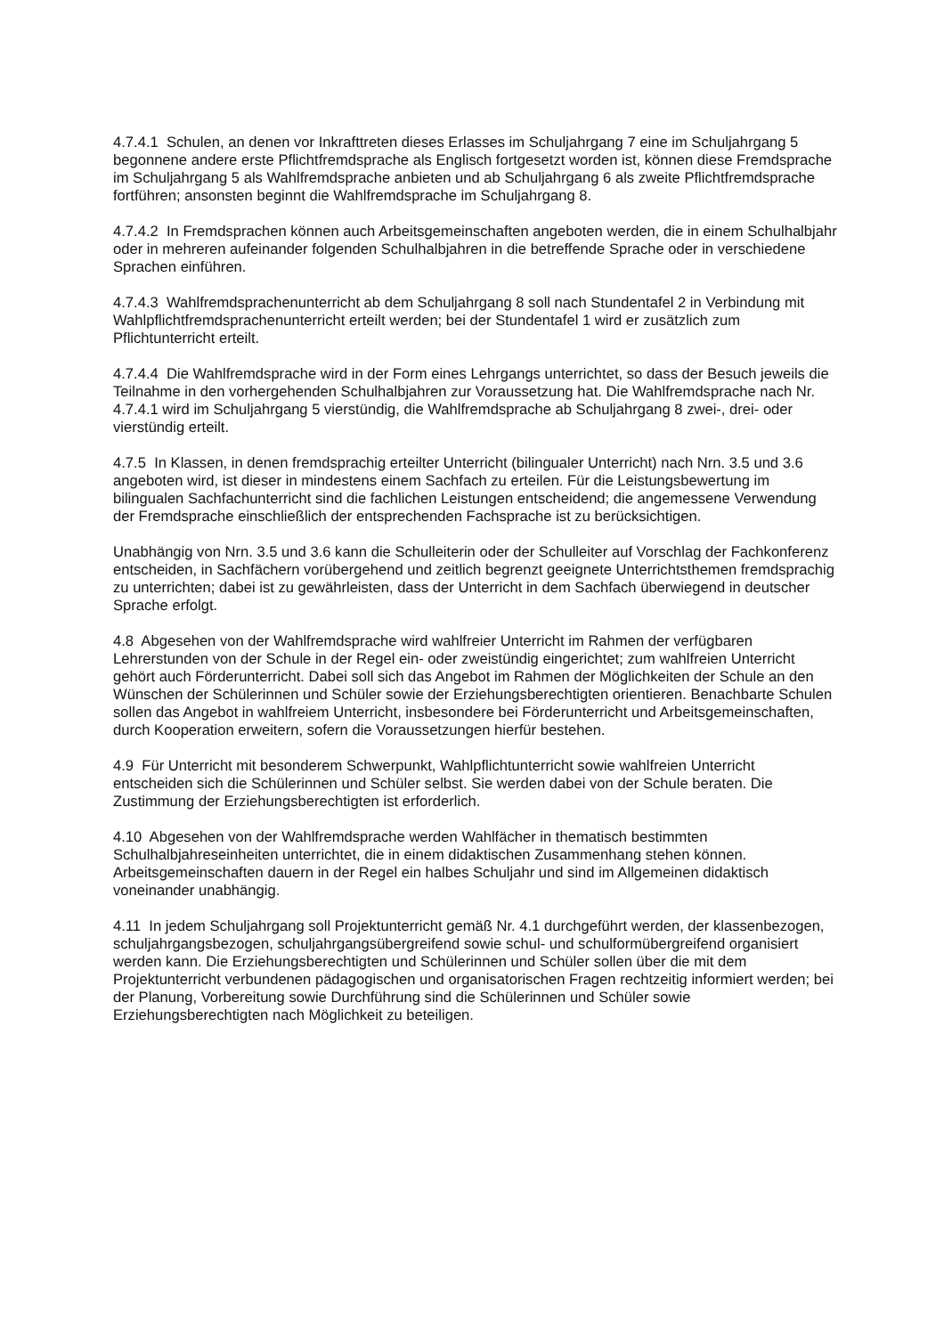4.7.4.1 Schulen, an denen vor Inkrafttreten dieses Erlasses im Schuljahrgang 7 eine im Schuljahrgang 5 begonnene andere erste Pflichtfremdsprache als Englisch fortgesetzt worden ist, können diese Fremdsprache im Schuljahrgang 5 als Wahlfremdsprache anbieten und ab Schuljahrgang 6 als zweite Pflichtfremdsprache fortführen; ansonsten beginnt die Wahlfremdsprache im Schuljahrgang 8.
4.7.4.2 In Fremdsprachen können auch Arbeitsgemeinschaften angeboten werden, die in einem Schulhalbjahr oder in mehreren aufeinander folgenden Schulhalbjahren in die betreffende Sprache oder in verschiedene Sprachen einführen.
4.7.4.3 Wahlfremdsprachenunterricht ab dem Schuljahrgang 8 soll nach Stundentafel 2 in Verbindung mit Wahlpflichtfremdsprachenunterricht erteilt werden; bei der Stundentafel 1 wird er zusätzlich zum Pflichtunterricht erteilt.
4.7.4.4 Die Wahlfremdsprache wird in der Form eines Lehrgangs unterrichtet, so dass der Besuch jeweils die Teilnahme in den vorhergehenden Schulhalbjahren zur Voraussetzung hat. Die Wahlfremdsprache nach Nr. 4.7.4.1 wird im Schuljahrgang 5 vierstündig, die Wahlfremdsprache ab Schuljahrgang 8 zwei-, drei- oder vierstündig erteilt.
4.7.5 In Klassen, in denen fremdsprachig erteilter Unterricht (bilingualer Unterricht) nach Nrn. 3.5 und 3.6 angeboten wird, ist dieser in mindestens einem Sachfach zu erteilen. Für die Leistungsbewertung im bilingualen Sachfachunterricht sind die fachlichen Leistungen entscheidend; die angemessene Verwendung der Fremdsprache einschließlich der entsprechenden Fachsprache ist zu berücksichtigen.
Unabhängig von Nrn. 3.5 und 3.6 kann die Schulleiterin oder der Schulleiter auf Vorschlag der Fachkonferenz entscheiden, in Sachfächern vorübergehend und zeitlich begrenzt geeignete Unterrichtsthemen fremdsprachig zu unterrichten; dabei ist zu gewährleisten, dass der Unterricht in dem Sachfach überwiegend in deutscher Sprache erfolgt.
4.8 Abgesehen von der Wahlfremdsprache wird wahlfreier Unterricht im Rahmen der verfügbaren Lehrerstunden von der Schule in der Regel ein- oder zweistündig eingerichtet; zum wahlfreien Unterricht gehört auch Förderunterricht. Dabei soll sich das Angebot im Rahmen der Möglichkeiten der Schule an den Wünschen der Schülerinnen und Schüler sowie der Erziehungsberechtigten orientieren. Benachbarte Schulen sollen das Angebot in wahlfreiem Unterricht, insbesondere bei Förderunterricht und Arbeitsgemeinschaften, durch Kooperation erweitern, sofern die Voraussetzungen hierfür bestehen.
4.9 Für Unterricht mit besonderem Schwerpunkt, Wahlpflichtunterricht sowie wahlfreien Unterricht entscheiden sich die Schülerinnen und Schüler selbst. Sie werden dabei von der Schule beraten. Die Zustimmung der Erziehungsberechtigten ist erforderlich.
4.10 Abgesehen von der Wahlfremdsprache werden Wahlfächer in thematisch bestimmten Schulhalbjahreseinheiten unterrichtet, die in einem didaktischen Zusammenhang stehen können. Arbeitsgemeinschaften dauern in der Regel ein halbes Schuljahr und sind im Allgemeinen didaktisch voneinander unabhängig.
4.11 In jedem Schuljahrgang soll Projektunterricht gemäß Nr. 4.1 durchgeführt werden, der klassenbezogen, schuljahrgangsbezogen, schuljahrgangsübergreifend sowie schul- und schulformübergreifend organisiert werden kann. Die Erziehungsberechtigten und Schülerinnen und Schüler sollen über die mit dem Projektunterricht verbundenen pädagogischen und organisatorischen Fragen rechtzeitig informiert werden; bei der Planung, Vorbereitung sowie Durchführung sind die Schülerinnen und Schüler sowie Erziehungsberechtigten nach Möglichkeit zu beteiligen.